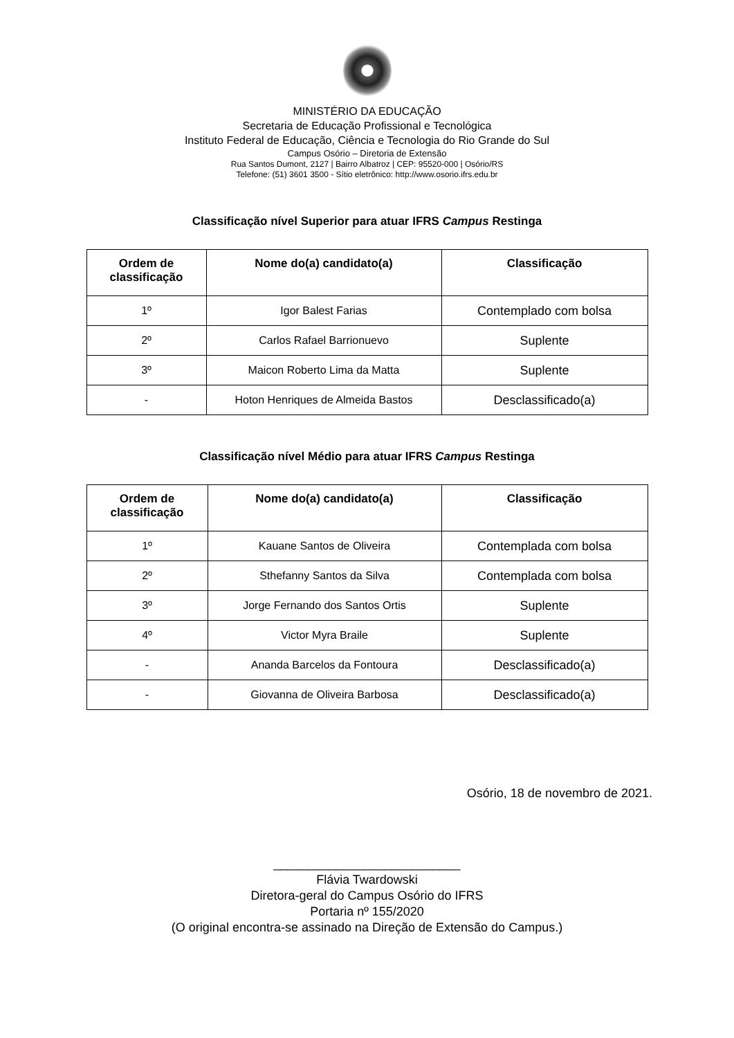MINISTÉRIO DA EDUCAÇÃO
Secretaria de Educação Profissional e Tecnológica
Instituto Federal de Educação, Ciência e Tecnologia do Rio Grande do Sul
Campus Osório – Diretoria de Extensão
Rua Santos Dumont, 2127 | Bairro Albatroz | CEP: 95520-000 | Osório/RS
Telefone: (51) 3601 3500 - Sítio eletrônico: http://www.osorio.ifrs.edu.br
Classificação nível Superior para atuar IFRS Campus Restinga
| Ordem de classificação | Nome do(a) candidato(a) | Classificação |
| --- | --- | --- |
| 1º | Igor Balest Farias | Contemplado com bolsa |
| 2º | Carlos Rafael Barrionuevo | Suplente |
| 3º | Maicon Roberto Lima da Matta | Suplente |
| - | Hoton Henriques de Almeida Bastos | Desclassificado(a) |
Classificação nível Médio para atuar IFRS Campus Restinga
| Ordem de classificação | Nome do(a) candidato(a) | Classificação |
| --- | --- | --- |
| 1º | Kauane Santos de Oliveira | Contemplada com bolsa |
| 2º | Sthefanny Santos da Silva | Contemplada com bolsa |
| 3º | Jorge Fernando dos Santos Ortis | Suplente |
| 4º | Victor Myra Braile | Suplente |
| - | Ananda Barcelos da Fontoura | Desclassificado(a) |
| - | Giovanna de Oliveira Barbosa | Desclassificado(a) |
Osório, 18 de novembro de 2021.
___________________________
Flávia Twardowski
Diretora-geral do Campus Osório do IFRS
Portaria nº 155/2020
(O original encontra-se assinado na Direção de Extensão do Campus.)